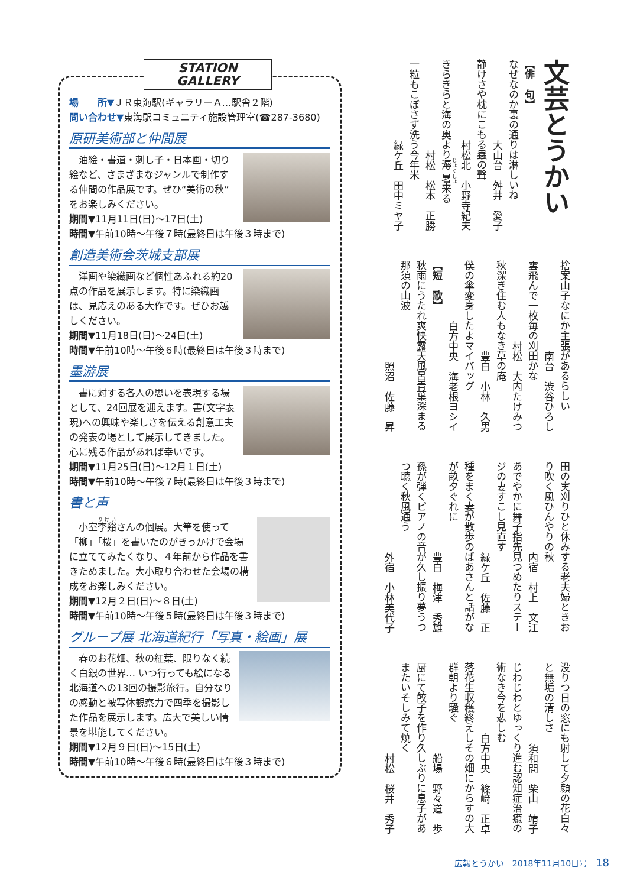STATION
GALLERY
場　　所▼ＪＲ東海駅(ギャラリーＡ…駅舎２階)
問い合わせ▼東海駅コミュニティ施設管理室(☎287-3680)
原研美術部と仲間展
　油絵・書道・刺し子・日本画・切り絵など、さまざまなジャンルで制作する仲間の作品展です。ぜひ“美術の秋”をお楽しみください。
期間▼11月11日(日)～17日(土)
時間▼午前10時～午後７時(最終日は午後３時まで)
創造美術会茨城支部展
　洋画や染織画など個性あふれる約20点の作品を展示します。特に染織画は、見応えのある大作です。ぜひお越しください。
期間▼11月18日(日)～24日(土)
時間▼午前10時～午後６時(最終日は午後３時まで)
墨游展
　書に対する各人の思いを表現する場として、24回展を迎えます。書(文字表現)への興味や楽しさを伝える創意工夫の発表の場として展示してきました。心に残る作品があれば幸いです。
期間▼11月25日(日)～12月１日(土)
時間▼午前10時～午後７時(最終日は午後３時まで)
書と声
　小室李谿さんの個展。大筆を使って「柳」「桜」を書いたのがきっかけで会場に立ててみたくなり、４年前から作品を書きためました。大小取り合わせた会場の構成をお楽しみください。
期間▼12月２日(日)～８日(土)
時間▼午前10時～午後５時(最終日は午後３時まで)
グループ展 北海道紀行「写真・絵画」展
　春のお花畑、秋の紅葉、限りなく続く白銀の世界… いつ行っても絵になる北海道への13回の撮影旅行。自分なりの感動と被写体観察力で四季を撮影した作品を展示します。広大で美しい情景を堪能してください。
期間▼12月９日(日)～15日(土)
時間▼午前10時～午後６時(最終日は午後３時まで)
文芸とうかい
【俳　句】
なぜなのか裏の通りは淋しいね
大山台　舛井　愛子
静けさや枕にこもる蟲の聲
村松北　小野寺紀夫
きらきらと海の奥より溽暑来る
村松　松本　正勝
一粒もこぼさず洗う今年米
緑ケ丘　田中ミヤ子
捨案山子なにか主張があるらしい
南台　渋谷ひろし
雲飛んで一枚毎の刈田かな
村松　大内たけみつ
秋深き住む人もなき草の庵
豊白　小林　久男
僕の傘変身したよマイバッグ
白方中央　海老根ヨシイ
【短　歌】
秋雨にうたれ爽快露天風呂青葉深まる那須の山波
照沼　佐藤　昇
田の実刈りひと休みする老夫婦ときおり吹く風ひんやりの秋
内宿　村上　文江
あでやかに舞子指先見つめたりステージの妻すこし見直す
緑ケ丘　佐藤　正
種をまく妻が散歩のばあさんと話がなが畝夕ぐれに
豊白　梅津　秀雄
孫が弾くピアノの音が久し振り夢うつつ聴く秋風通う
外宿　小林美代子
没りつ日の窓にも射して夕顔の花白々と無垢の清しさ
須和間　柴山　靖子
じわじわとゆっくり進む認知症治癒の術なき今を悲しむ
白方中央　篠﨑　正卓
落花生収穫終えしその畑にからすの大群朝より騒ぐ
船場　野々道　歩
厨にて餃子を作り久しぶりに息子があまたいそしみて焼く
村松　桜井　秀子
広報とうかい　2018年11月10日号　18